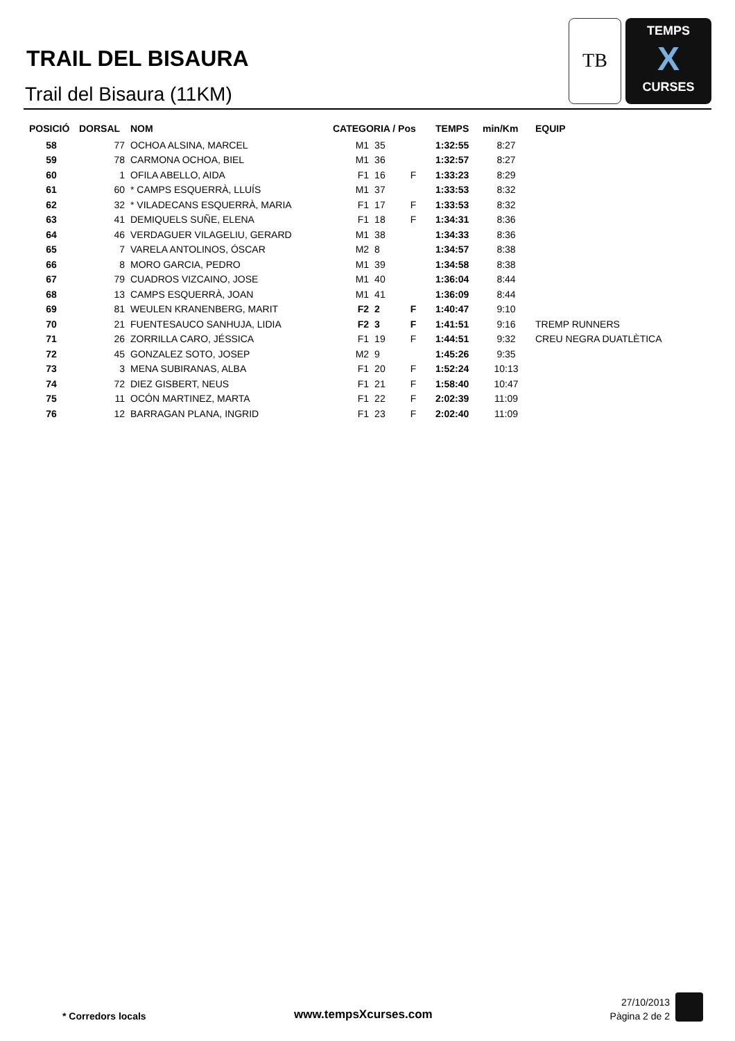TRAIL DEL BISAURA
Trail del Bisaura (11KM)
TB
TEMPS
X
CURSES
| POSICIÓ | DORSAL | NOM | CATEGORIA / Pos | | | TEMPS | min/Km | EQUIP |
| --- | --- | --- | --- | --- | --- | --- | --- | --- |
| 58 | 77 | OCHOA ALSINA, MARCEL | M1 | 35 | | 1:32:55 | 8:27 | |
| 59 | 78 | CARMONA OCHOA, BIEL | M1 | 36 | | 1:32:57 | 8:27 | |
| 60 | 1 | OFILA ABELLO, AIDA | F1 | 16 | F | 1:33:23 | 8:29 | |
| 61 | 60 | * CAMPS ESQUERRÀ, LLUÍS | M1 | 37 | | 1:33:53 | 8:32 | |
| 62 | 32 | * VILADECANS ESQUERRÀ, MARIA | F1 | 17 | F | 1:33:53 | 8:32 | |
| 63 | 41 | DEMIQUELS SUÑE, ELENA | F1 | 18 | F | 1:34:31 | 8:36 | |
| 64 | 46 | VERDAGUER VILAGELIU, GERARD | M1 | 38 | | 1:34:33 | 8:36 | |
| 65 | 7 | VARELA ANTOLINOS, ÓSCAR | M2 | 8 | | 1:34:57 | 8:38 | |
| 66 | 8 | MORO GARCIA, PEDRO | M1 | 39 | | 1:34:58 | 8:38 | |
| 67 | 79 | CUADROS VIZCAINO, JOSE | M1 | 40 | | 1:36:04 | 8:44 | |
| 68 | 13 | CAMPS ESQUERRÀ, JOAN | M1 | 41 | | 1:36:09 | 8:44 | |
| 69 | 81 | WEULEN KRANENBERG, MARIT | F2 | 2 | F | 1:40:47 | 9:10 | |
| 70 | 21 | FUENTESAUCO SANHUJA, LIDIA | F2 | 3 | F | 1:41:51 | 9:16 | TREMP RUNNERS |
| 71 | 26 | ZORRILLA CARO, JÉSSICA | F1 | 19 | F | 1:44:51 | 9:32 | CREU NEGRA DUATLÈTICA |
| 72 | 45 | GONZALEZ SOTO, JOSEP | M2 | 9 | | 1:45:26 | 9:35 | |
| 73 | 3 | MENA SUBIRANAS, ALBA | F1 | 20 | F | 1:52:24 | 10:13 | |
| 74 | 72 | DIEZ GISBERT, NEUS | F1 | 21 | F | 1:58:40 | 10:47 | |
| 75 | 11 | OCÓN MARTINEZ, MARTA | F1 | 22 | F | 2:02:39 | 11:09 | |
| 76 | 12 | BARRAGAN PLANA, INGRID | F1 | 23 | F | 2:02:40 | 11:09 | |
* Corredors locals www.tempsXcurses.com
27/10/2013
Pàgina 2 de 2